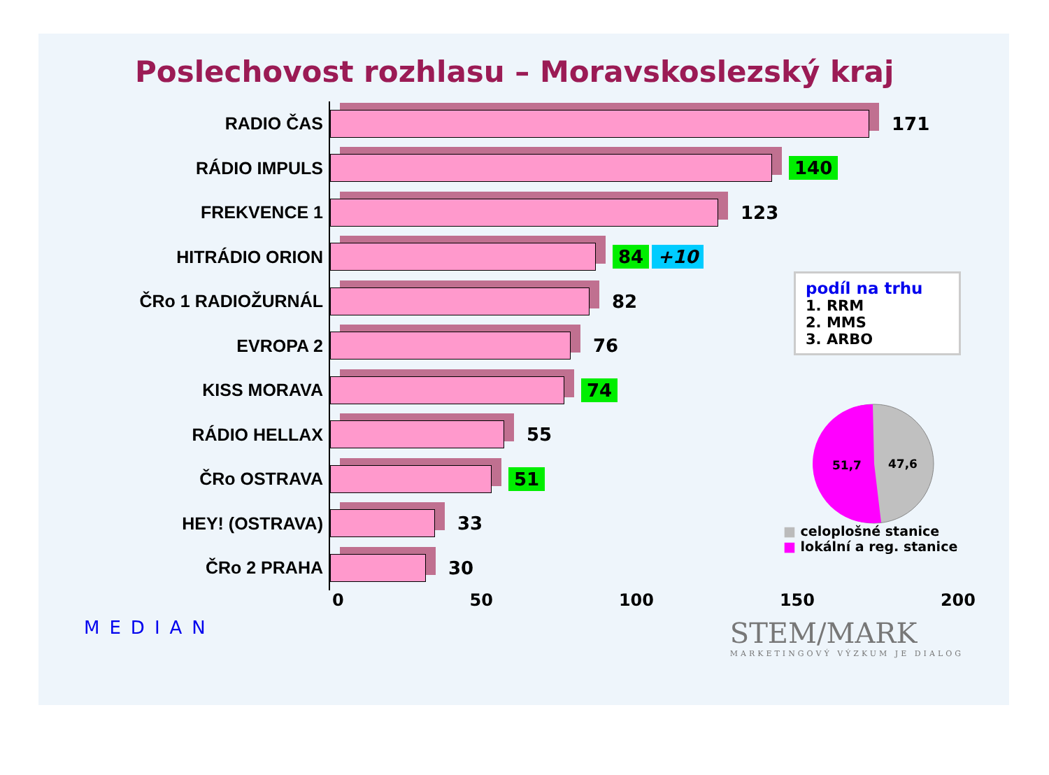Poslechovost rozhlasu – Moravskoslezský kraj
RADIO ČAS
RÁDIO IMPULS
FREKVENCE 1
HITRÁDIO ORION
ČRo 1 RADIOŽURNÁL
EVROPA 2
KISS MORAVA
RÁDIO HELLAX
ČRo OSTRAVA
HEY! (OSTRAVA)
ČRo 2 PRAHA
171
140
123
84 +10
82
76
74
55
51
33
30
0 50 100 150 200
podíl na trhu
1. RRM
2. MMS
3. ARBO
51,7
47,6
■ celoplošné stanice
■ lokální a reg. stanice
MEDIAN
STEM/MARK
MARKETINGOVÝ VÝZKUM JE DIALOG